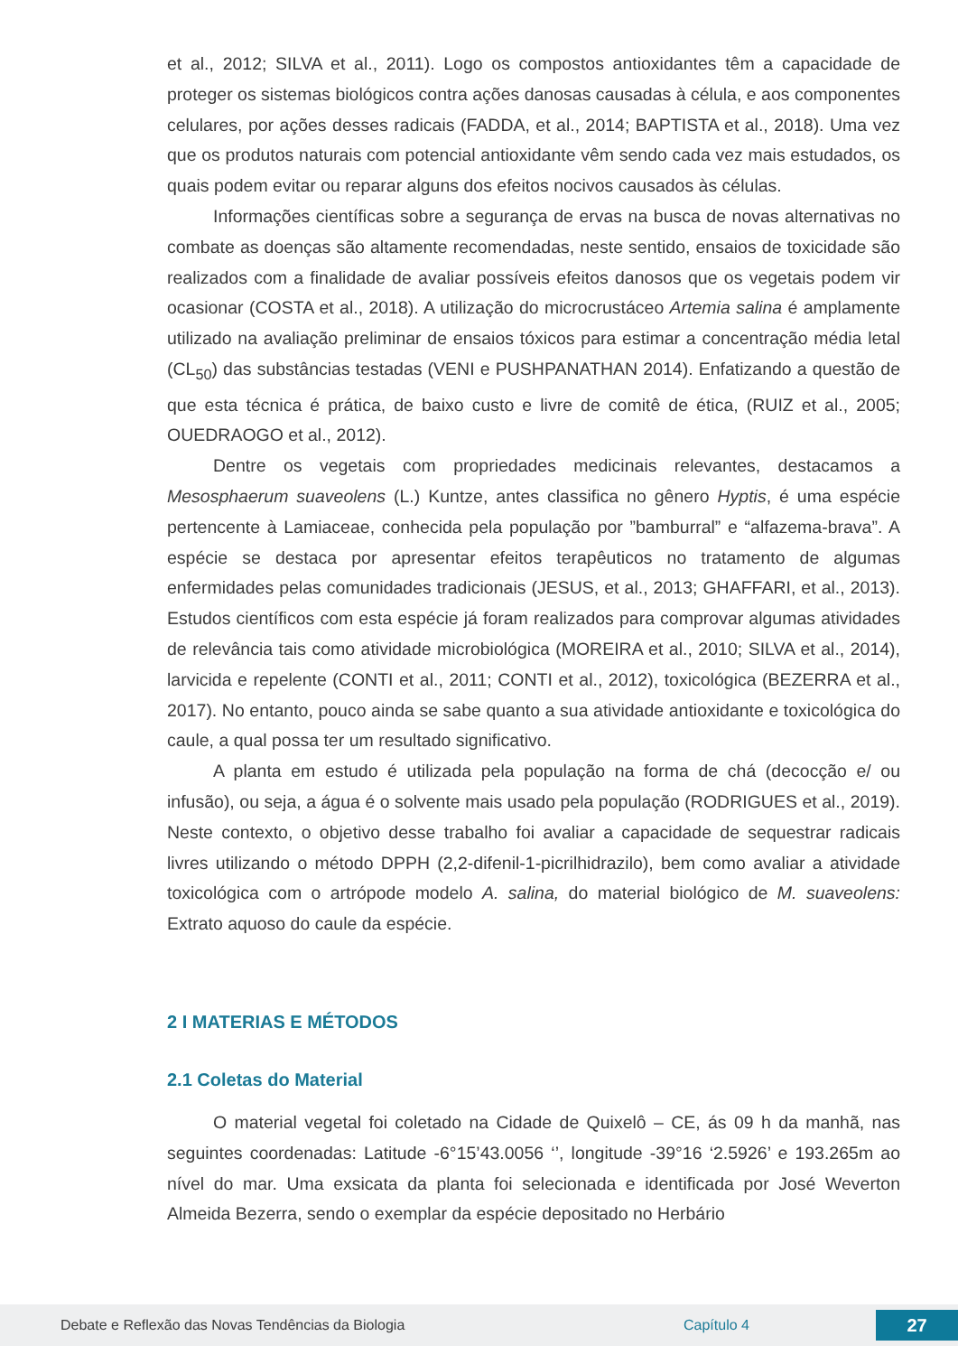et al., 2012; SILVA et al., 2011). Logo os compostos antioxidantes têm a capacidade de proteger os sistemas biológicos contra ações danosas causadas à célula, e aos componentes celulares, por ações desses radicais (FADDA, et al., 2014; BAPTISTA et al., 2018). Uma vez que os produtos naturais com potencial antioxidante vêm sendo cada vez mais estudados, os quais podem evitar ou reparar alguns dos efeitos nocivos causados às células.
Informações científicas sobre a segurança de ervas na busca de novas alternativas no combate as doenças são altamente recomendadas, neste sentido, ensaios de toxicidade são realizados com a finalidade de avaliar possíveis efeitos danosos que os vegetais podem vir ocasionar (COSTA et al., 2018). A utilização do microcrustáceo Artemia salina é amplamente utilizado na avaliação preliminar de ensaios tóxicos para estimar a concentração média letal (CL<sub>50</sub>) das substâncias testadas (VENI e PUSHPANATHAN 2014). Enfatizando a questão de que esta técnica é prática, de baixo custo e livre de comitê de ética, (RUIZ et al., 2005; OUEDRAOGO et al., 2012).
Dentre os vegetais com propriedades medicinais relevantes, destacamos a Mesosphaerum suaveolens (L.) Kuntze, antes classifica no gênero Hyptis, é uma espécie pertencente à Lamiaceae, conhecida pela população por ”bamburral” e “alfazema-brava”. A espécie se destaca por apresentar efeitos terapêuticos no tratamento de algumas enfermidades pelas comunidades tradicionais (JESUS, et al., 2013; GHAFFARI, et al., 2013). Estudos científicos com esta espécie já foram realizados para comprovar algumas atividades de relevância tais como atividade microbiológica (MOREIRA et al., 2010; SILVA et al., 2014), larvicida e repelente (CONTI et al., 2011; CONTI et al., 2012), toxicológica (BEZERRA et al., 2017). No entanto, pouco ainda se sabe quanto a sua atividade antioxidante e toxicológica do caule, a qual possa ter um resultado significativo.
A planta em estudo é utilizada pela população na forma de chá (decocção e/ ou infusão), ou seja, a água é o solvente mais usado pela população (RODRIGUES et al., 2019). Neste contexto, o objetivo desse trabalho foi avaliar a capacidade de sequestrar radicais livres utilizando o método DPPH (2,2-difenil-1-picrilhidrazilo), bem como avaliar a atividade toxicológica com o artrópode modelo A. salina, do material biológico de M. suaveolens: Extrato aquoso do caule da espécie.
2 I MATERIAS E MÉTODOS
2.1 Coletas do Material
O material vegetal foi coletado na Cidade de Quixelô – CE, ás 09 h da manhã, nas seguintes coordenadas: Latitude -6°15’43.0056 ‘’, longitude -39°16 ‘2.5926’ e 193.265m ao nível do mar. Uma exsicata da planta foi selecionada e identificada por José Weverton Almeida Bezerra, sendo o exemplar da espécie depositado no Herbário
Debate e Reflexão das Novas Tendências da Biologia Capítulo 4 27